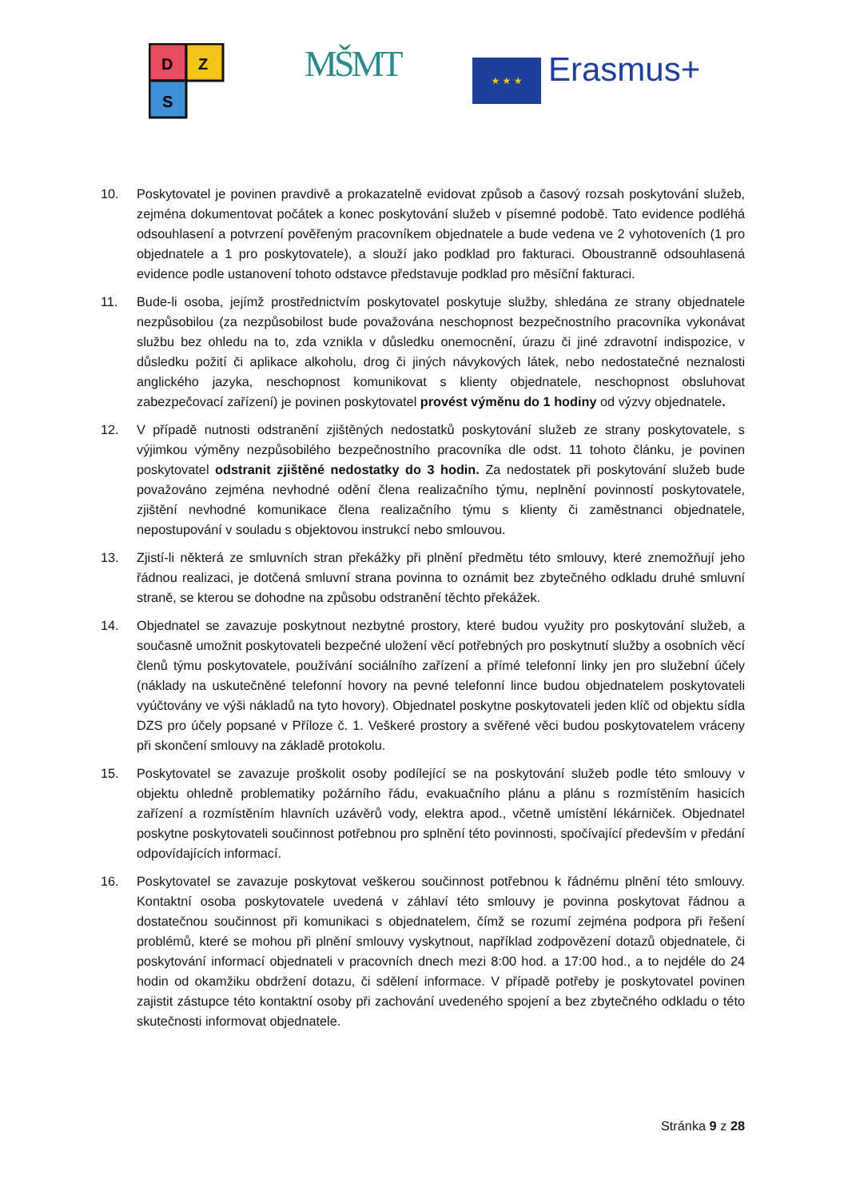D
Z
S
MŠMT ★ ★ ★ Erasmus+
10. Poskytovatel je povinen pravdivě a prokazatelně evidovat způsob a časový rozsah poskytování služeb, zejména dokumentovat počátek a konec poskytování služeb v písemné podobě. Tato evidence podléhá odsouhlasení a potvrzení pověřeným pracovníkem objednatele a bude vedena ve 2 vyhotoveních (1 pro objednatele a 1 pro poskytovatele), a slouží jako podklad pro fakturaci. Oboustranně odsouhlasená evidence podle ustanovení tohoto odstavce představuje podklad pro měsíční fakturaci.
11. Bude-li osoba, jejímž prostřednictvím poskytovatel poskytuje služby, shledána ze strany objednatele nezpůsobilou (za nezpůsobilost bude považována neschopnost bezpečnostního pracovníka vykonávat službu bez ohledu na to, zda vznikla v důsledku onemocnění, úrazu či jiné zdravotní indispozice, v důsledku požití či aplikace alkoholu, drog či jiných návykových látek, nebo nedostatečné neznalosti anglického jazyka, neschopnost komunikovat s klienty objednatele, neschopnost obsluhovat zabezpečovací zařízení) je povinen poskytovatel provést výměnu do 1 hodiny od výzvy objednatele.
12. V případě nutnosti odstranění zjištěných nedostatků poskytování služeb ze strany poskytovatele, s výjimkou výměny nezpůsobilého bezpečnostního pracovníka dle odst. 11 tohoto článku, je povinen poskytovatel odstranit zjištěné nedostatky do 3 hodin. Za nedostatek při poskytování služeb bude považováno zejména nevhodné odění člena realizačního týmu, neplnění povinností poskytovatele, zjištění nevhodné komunikace člena realizačního týmu s klienty či zaměstnanci objednatele, nepostupování v souladu s objektovou instrukcí nebo smlouvou.
13. Zjistí-li některá ze smluvních stran překážky při plnění předmětu této smlouvy, které znemožňují jeho řádnou realizaci, je dotčená smluvní strana povinna to oznámit bez zbytečného odkladu druhé smluvní straně, se kterou se dohodne na způsobu odstranění těchto překážek.
14. Objednatel se zavazuje poskytnout nezbytné prostory, které budou využity pro poskytování služeb, a současně umožnit poskytovateli bezpečné uložení věcí potřebných pro poskytnutí služby a osobních věcí členů týmu poskytovatele, používání sociálního zařízení a přímé telefonní linky jen pro služební účely (náklady na uskutečněné telefonní hovory na pevné telefonní lince budou objednatelem poskytovateli vyúčtovány ve výši nákladů na tyto hovory). Objednatel poskytne poskytovateli jeden klíč od objektu sídla DZS pro účely popsané v Příloze č. 1. Veškeré prostory a svěřené věci budou poskytovatelem vráceny při skončení smlouvy na základě protokolu.
15. Poskytovatel se zavazuje proškolit osoby podílející se na poskytování služeb podle této smlouvy v objektu ohledně problematiky požárního řádu, evakuačního plánu a plánu s rozmístěním hasicích zařízení a rozmístěním hlavních uzávěrů vody, elektra apod., včetně umístění lékárniček. Objednatel poskytne poskytovateli součinnost potřebnou pro splnění této povinnosti, spočívající především v předání odpovídajících informací.
16. Poskytovatel se zavazuje poskytovat veškerou součinnost potřebnou k řádnému plnění této smlouvy. Kontaktní osoba poskytovatele uvedená v záhlaví této smlouvy je povinna poskytovat řádnou a dostatečnou součinnost při komunikaci s objednatelem, čímž se rozumí zejména podpora při řešení problémů, které se mohou při plnění smlouvy vyskytnout, například zodpovězení dotazů objednatele, či poskytování informací objednateli v pracovních dnech mezi 8:00 hod. a 17:00 hod., a to nejdéle do 24 hodin od okamžiku obdržení dotazu, či sdělení informace. V případě potřeby je poskytovatel povinen zajistit zástupce této kontaktní osoby při zachování uvedeného spojení a bez zbytečného odkladu o této skutečnosti informovat objednatele.
Stránka 9 z 28